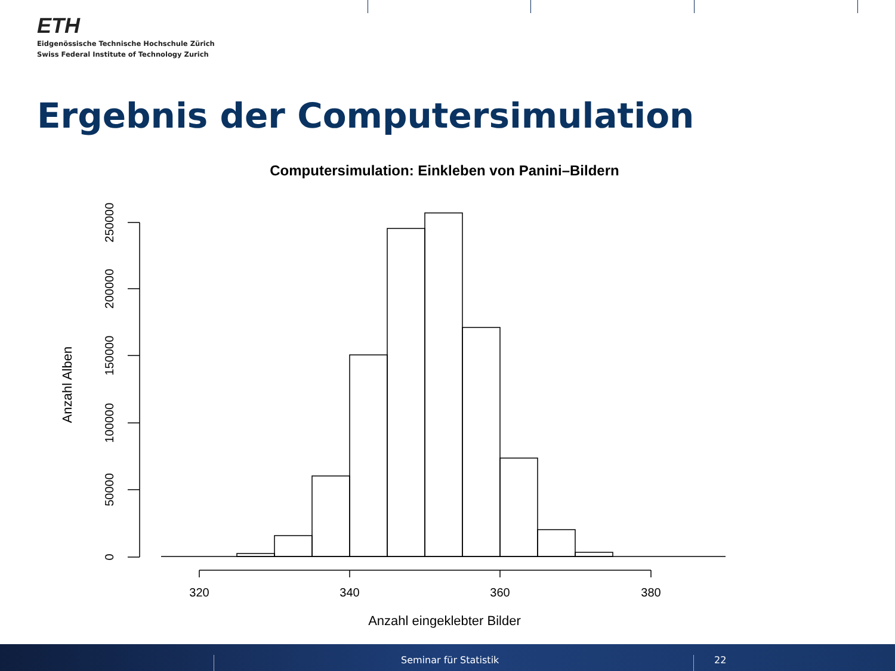ETH
Eidgenössische Technische Hochschule Zürich
Swiss Federal Institute of Technology Zurich
Ergebnis der Computersimulation
Computersimulation: Einkleben von Panini–Bildern
320
340
360
380
Anzahl eingeklebter Bilder
0
50000
100000
150000
200000
250000
Anzahl Alben
Seminar für Statistik 22